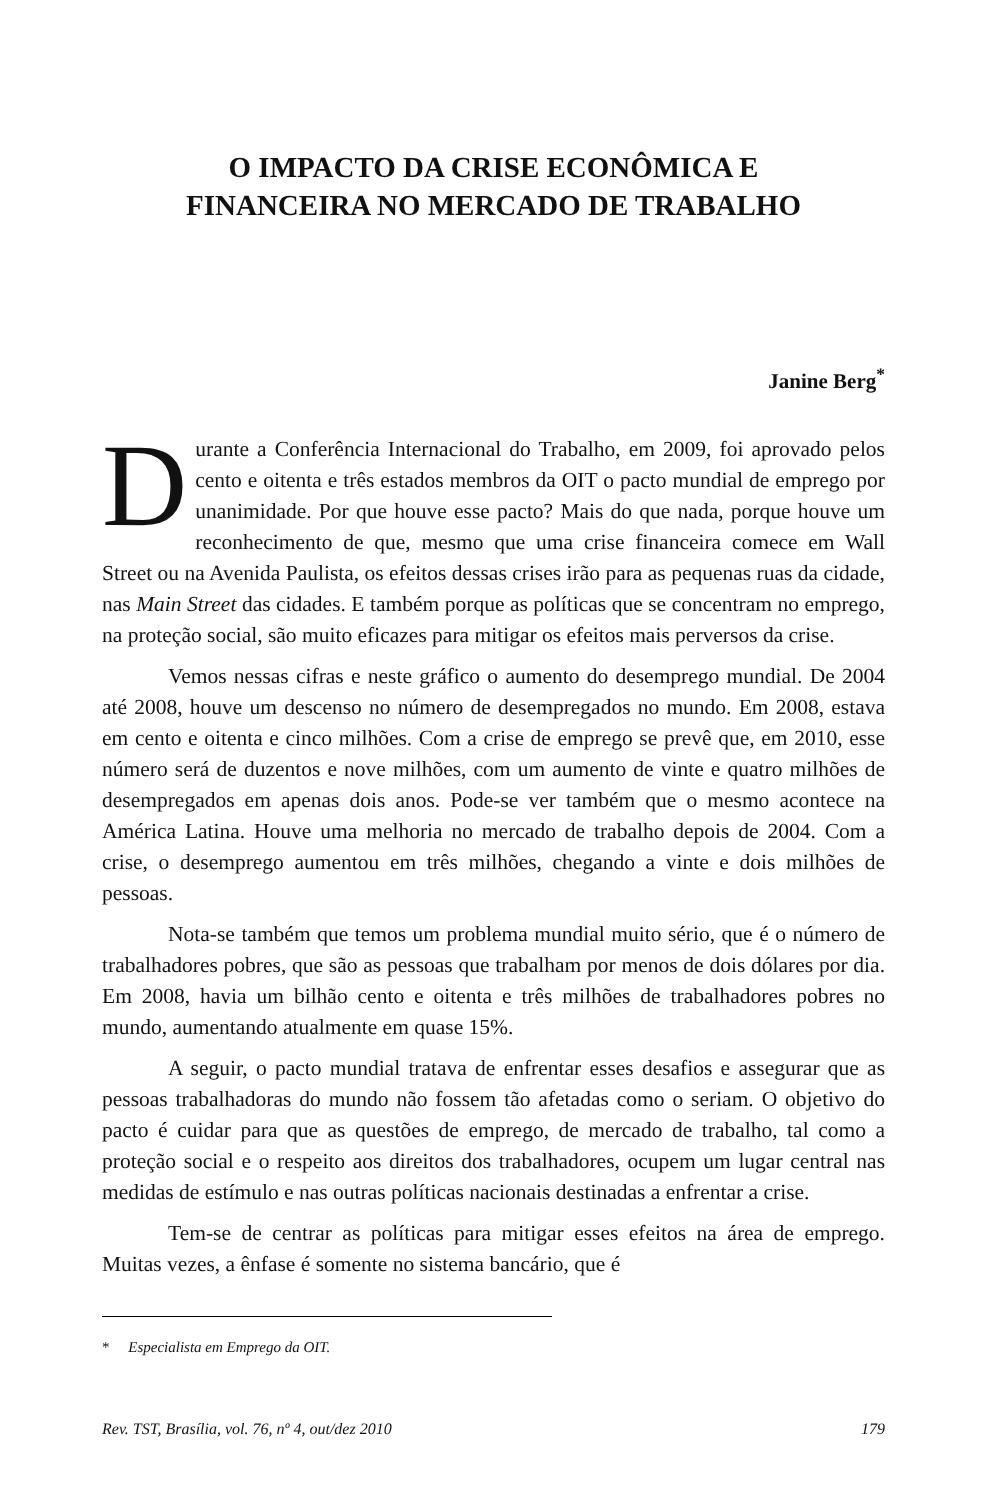O IMPACTO DA CRISE ECONÔMICA E
FINANCEIRA NO MERCADO DE TRABALHO
Janine Berg<sup>*</sup>
Durante a Conferência Internacional do Trabalho, em 2009, foi aprovado pelos cento e oitenta e três estados membros da OIT o pacto mundial de emprego por unanimidade. Por que houve esse pacto? Mais do que nada, porque houve um reconhecimento de que, mesmo que uma crise financeira comece em Wall Street ou na Avenida Paulista, os efeitos dessas crises irão para as pequenas ruas da cidade, nas Main Street das cidades. E também porque as políticas que se concentram no emprego, na proteção social, são muito eficazes para mitigar os efeitos mais perversos da crise.
Vemos nessas cifras e neste gráfico o aumento do desemprego mundial. De 2004 até 2008, houve um descenso no número de desempregados no mundo. Em 2008, estava em cento e oitenta e cinco milhões. Com a crise de emprego se prevê que, em 2010, esse número será de duzentos e nove milhões, com um aumento de vinte e quatro milhões de desempregados em apenas dois anos. Pode-se ver também que o mesmo acontece na América Latina. Houve uma melhoria no mercado de trabalho depois de 2004. Com a crise, o desemprego aumentou em três milhões, chegando a vinte e dois milhões de pessoas.
Nota-se também que temos um problema mundial muito sério, que é o número de trabalhadores pobres, que são as pessoas que trabalham por menos de dois dólares por dia. Em 2008, havia um bilhão cento e oitenta e três milhões de trabalhadores pobres no mundo, aumentando atualmente em quase 15%.
A seguir, o pacto mundial tratava de enfrentar esses desafios e assegurar que as pessoas trabalhadoras do mundo não fossem tão afetadas como o seriam. O objetivo do pacto é cuidar para que as questões de emprego, de mercado de trabalho, tal como a proteção social e o respeito aos direitos dos trabalhadores, ocupem um lugar central nas medidas de estímulo e nas outras políticas nacionais destinadas a enfrentar a crise.
Tem-se de centrar as políticas para mitigar esses efeitos na área de emprego. Muitas vezes, a ênfase é somente no sistema bancário, que é
* Especialista em Emprego da OIT.
Rev. TST, Brasília, vol. 76, nº 4, out/dez 2010 179